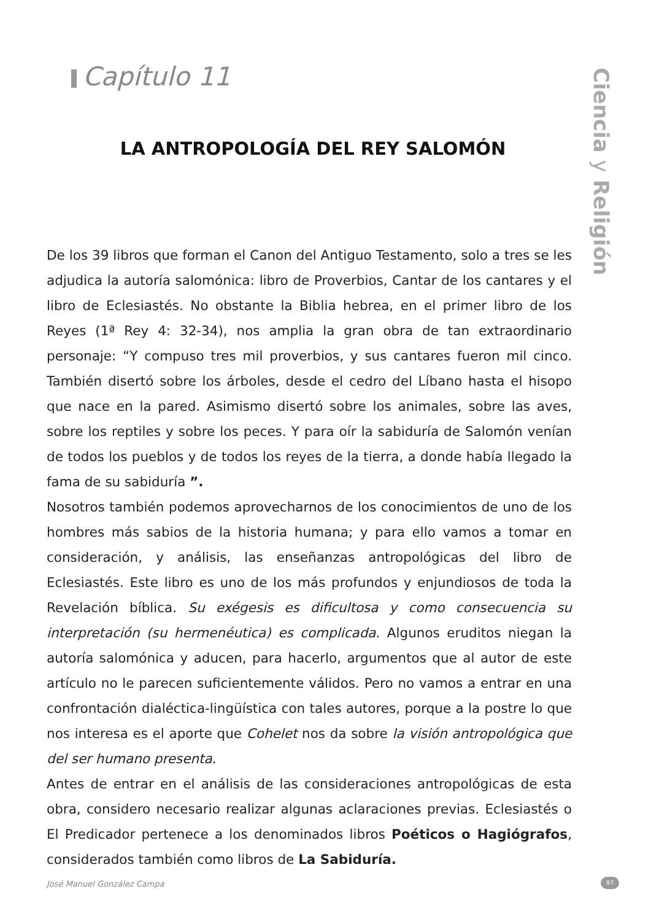Capítulo 11
Ciencia y Religión
LA ANTROPOLOGÍA DEL REY SALOMÓN
De los 39 libros que forman el Canon del Antiguo Testamento, solo a tres se les adjudica la autoría salomónica: libro de Proverbios, Cantar de los cantares y el libro de Eclesiastés. No obstante la Biblia hebrea, en el primer libro de los Reyes (1ª Rey 4: 32-34), nos amplia la gran obra de tan extraordinario personaje: “Y compuso tres mil proverbios, y sus cantares fueron mil cinco. También disertó sobre los árboles, desde el cedro del Líbano hasta el hisopo que nace en la pared. Asimismo disertó sobre los animales, sobre las aves, sobre los reptiles y sobre los peces. Y para oír la sabiduría de Salomón venían de todos los pueblos y de todos los reyes de la tierra, a donde había llegado la fama de su sabiduría ”.
Nosotros también podemos aprovecharnos de los conocimientos de uno de los hombres más sabios de la historia humana; y para ello vamos a tomar en consideración, y análisis, las enseñanzas antropológicas del libro de Eclesiastés. Este libro es uno de los más profundos y enjundiosos de toda la Revelación bíblica. Su exégesis es dificultosa y como consecuencia su interpretación (su hermenéutica) es complicada. Algunos eruditos niegan la autoría salomónica y aducen, para hacerlo, argumentos que al autor de este artículo no le parecen suficientemente válidos. Pero no vamos a entrar en una confrontación dialéctica-lingüística con tales autores, porque a la postre lo que nos interesa es el aporte que Cohelet nos da sobre la visión antropológica que del ser humano presenta.
Antes de entrar en el análisis de las consideraciones antropológicas de esta obra, considero necesario realizar algunas aclaraciones previas. Eclesiastés o El Predicador pertenece a los denominados libros Poéticos o Hagiógrafos, considerados también como libros de La Sabiduría.
José Manuel González Campa 97